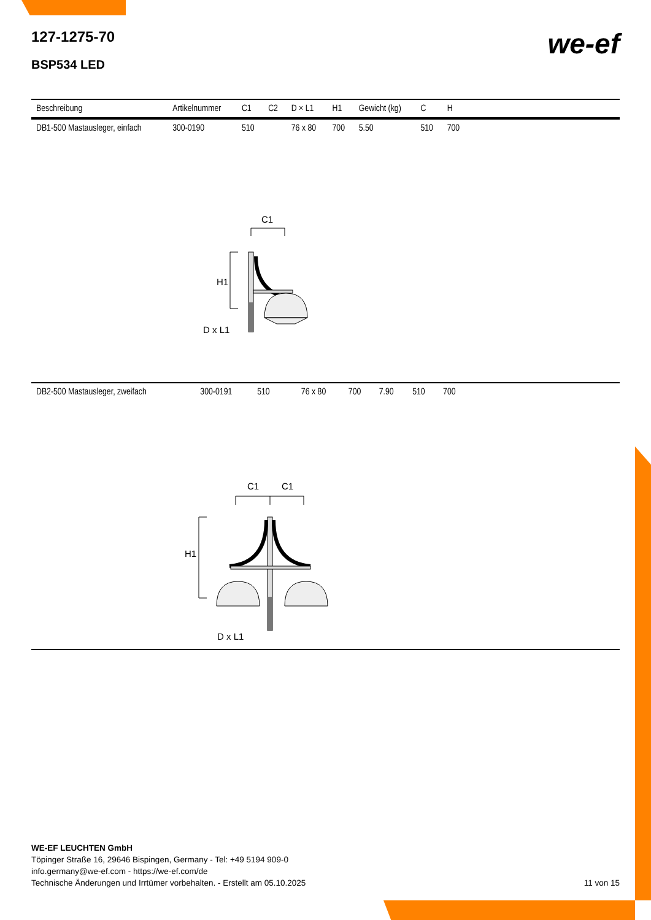127-1275-70
we-ef
BSP534 LED
| Beschreibung | Artikelnummer | C1 | C2 | D × L1 | H1 | Gewicht (kg) | C | H | |
| --- | --- | --- | --- | --- | --- | --- | --- | --- | --- |
| DB1-500 Mastausleger, einfach | 300-0190 | 510 | | 76 x 80 | 700 | 5.50 | 510 | 700 | |
C1
H1
D x L1
| DB2-500 Mastausleger, zweifach | 300-0191 | 510 | | 76 x 80 | 700 | 7.90 | 510 | 700 | |
C1
C1
H1
D x L1
WE-EF LEUCHTEN GmbH
Töpinger Straße 16, 29646 Bispingen, Germany - Tel: +49 5194 909-0
info.germany@we-ef.com - https://we-ef.com/de
Technische Änderungen und Irrtümer vorbehalten. - Erstellt am 05.10.2025 11 von 15